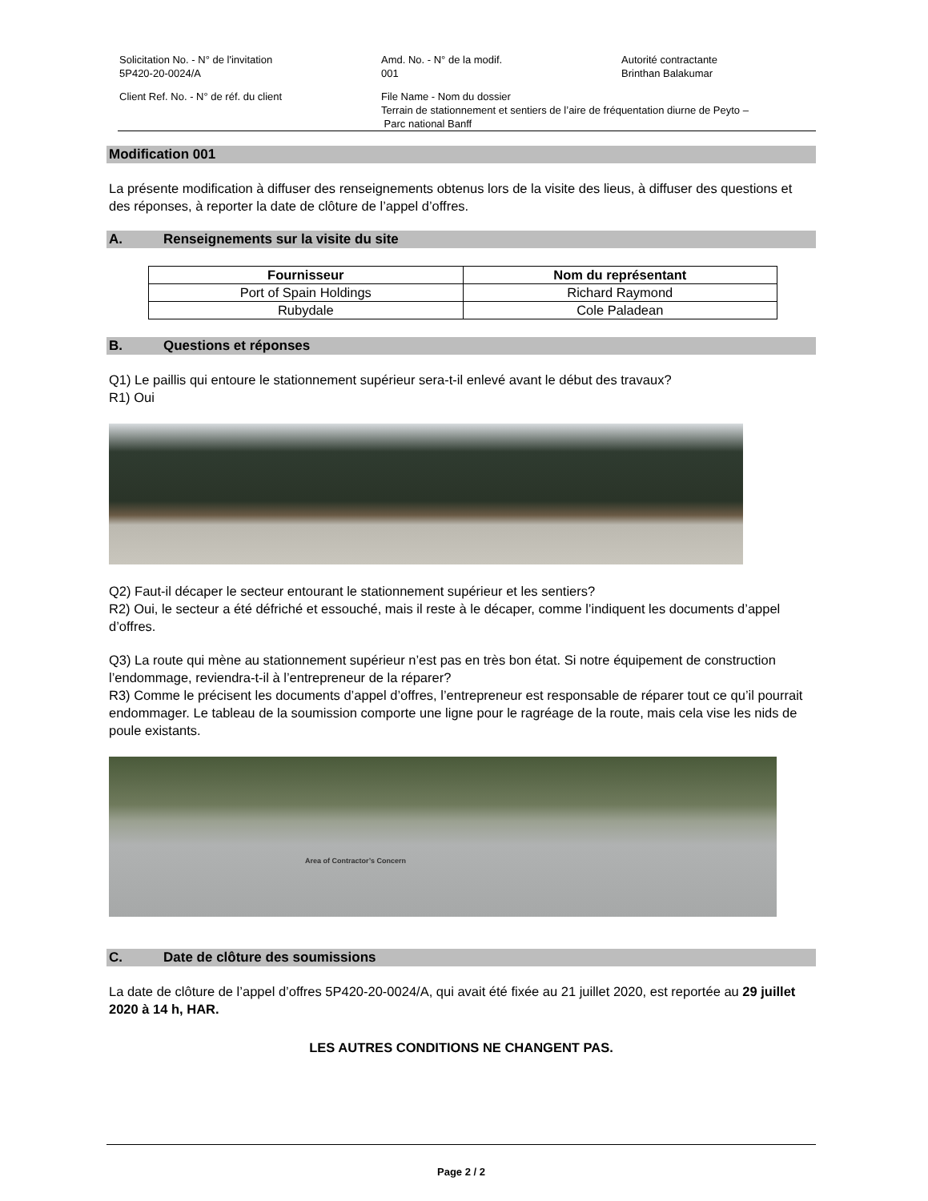Solicitation No. - N° de l'invitation
5P420-20-0024/A
Amd. No. - N° de la modif.
001
Autorité contractante
Brinthan Balakumar
Client Ref. No. - N° de réf. du client
File Name - Nom du dossier
Terrain de stationnement et sentiers de l’aire de fréquentation diurne de Peyto –
Parc national Banff
Modification 001
La présente modification à diffuser des renseignements obtenus lors de la visite des lieus, à diffuser des questions et des réponses, à reporter la date de clôture de l’appel d’offres.
A. Renseignements sur la visite du site
| Fournisseur | Nom du représentant |
| --- | --- |
| Port of Spain Holdings | Richard Raymond |
| Rubydale | Cole Paladean |
B. Questions et réponses
Q1) Le paillis qui entoure le stationnement supérieur sera-t-il enlevé avant le début des travaux?
R1) Oui
Q2) Faut-il décaper le secteur entourant le stationnement supérieur et les sentiers?
R2) Oui, le secteur a été défriché et essouché, mais il reste à le décaper, comme l’indiquent les documents d’appel d’offres.
Q3) La route qui mène au stationnement supérieur n’est pas en très bon état. Si notre équipement de construction l’endommage, reviendra-t-il à l’entrepreneur de la réparer?
R3) Comme le précisent les documents d’appel d’offres, l’entrepreneur est responsable de réparer tout ce qu’il pourrait endommager. Le tableau de la soumission comporte une ligne pour le ragréage de la route, mais cela vise les nids de poule existants.
Area of Contractor’s Concern
C. Date de clôture des soumissions
La date de clôture de l’appel d’offres 5P420-20-0024/A, qui avait été fixée au 21 juillet 2020, est reportée au 29 juillet 2020 à 14 h, HAR.
LES AUTRES CONDITIONS NE CHANGENT PAS.
Page 2 / 2